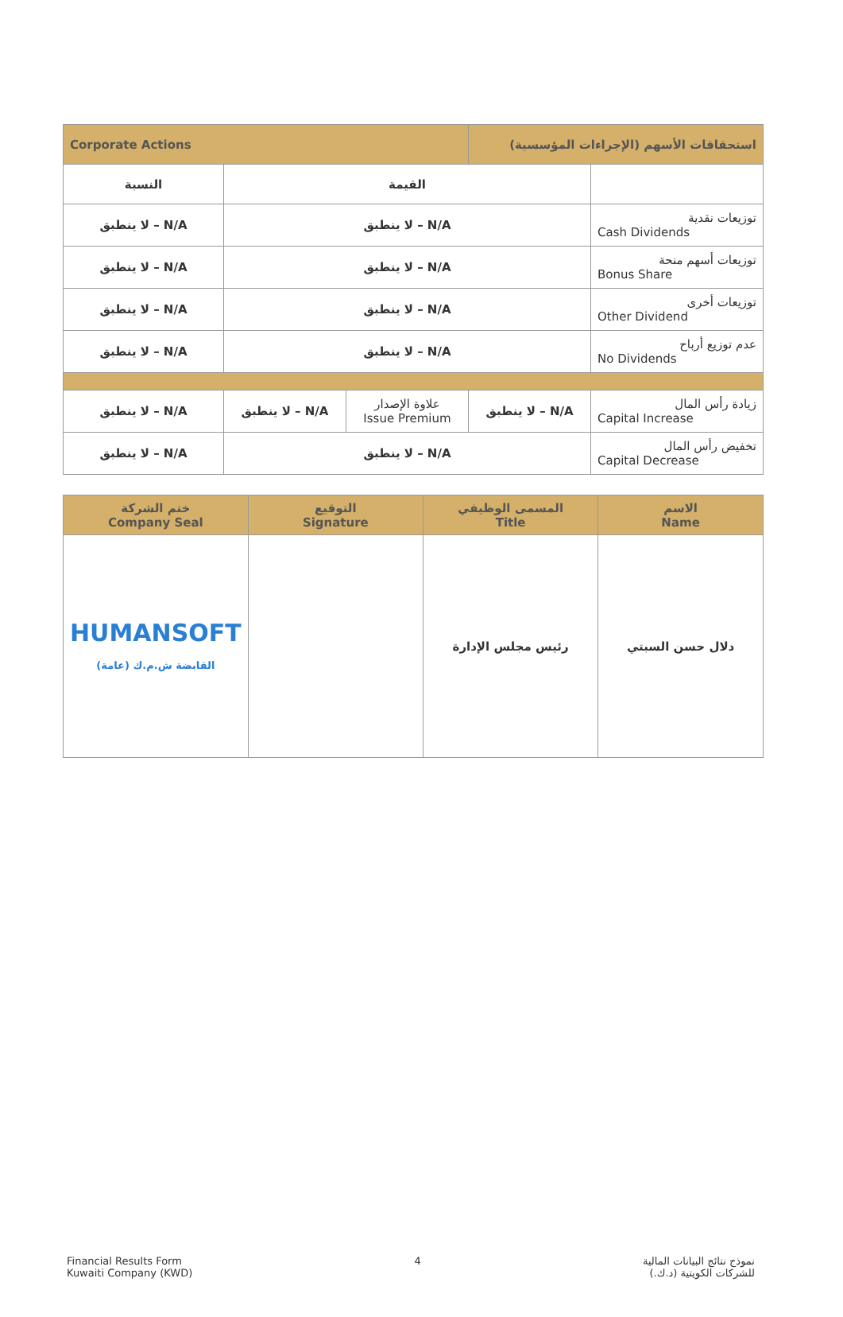| Corporate Actions | | | استحقاقات الأسهم (الإجراءات المؤسسية) | |
| النسبة | القيمة | | | |
| لا ينطبق – N/A | لا ينطبق – N/A | | | توزيعات نقدية Cash Dividends |
| لا ينطبق – N/A | لا ينطبق – N/A | | | توزيعات أسهم منحة Bonus Share |
| لا ينطبق – N/A | لا ينطبق – N/A | | | توزيعات أخرى Other Dividend |
| لا ينطبق – N/A | لا ينطبق – N/A | | | عدم توزيع أرباح No Dividends |
| لا ينطبق – N/A | لا ينطبق – N/A | علاوة الإصدار Issue Premium | لا ينطبق – N/A | زيادة رأس المال Capital Increase |
| لا ينطبق – N/A | لا ينطبق – N/A | | | تخفيض رأس المال Capital Decrease |
| ختم الشركة Company Seal | التوقيع Signature | المسمى الوظيفي Title | الاسم Name |
| HUMANSOFT القابضة ش.م.ك (عامة) | | رئيس مجلس الإدارة | دلال حسن السبتي |
Financial Results Form
Kuwaiti Company (KWD)
4 نموذج نتائج البيانات المالية
للشركات الكويتية (د.ك.)